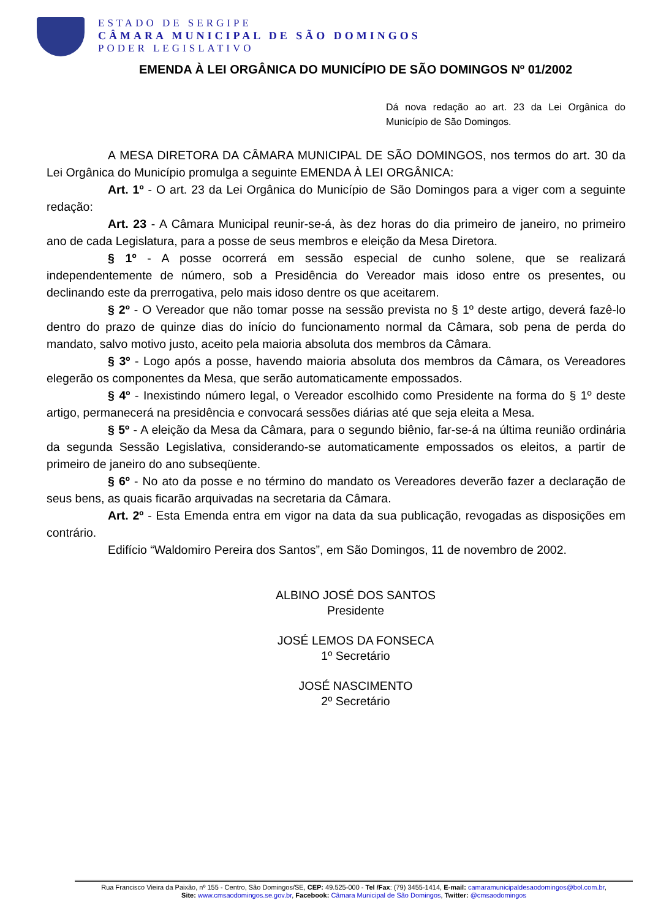ESTADO DE SERGIPE
CÂMARA MUNICIPAL DE SÃO DOMINGOS
PODER LEGISLATIVO
EMENDA À LEI ORGÂNICA DO MUNICÍPIO DE SÃO DOMINGOS Nº 01/2002
Dá nova redação ao art. 23 da Lei Orgânica do Município de São Domingos.
A MESA DIRETORA DA CÂMARA MUNICIPAL DE SÃO DOMINGOS, nos termos do art. 30 da Lei Orgânica do Município promulga a seguinte EMENDA À LEI ORGÂNICA:
Art. 1º - O art. 23 da Lei Orgânica do Município de São Domingos para a viger com a seguinte redação:
Art. 23 - A Câmara Municipal reunir-se-á, às dez horas do dia primeiro de janeiro, no primeiro ano de cada Legislatura, para a posse de seus membros e eleição da Mesa Diretora.
§ 1º - A posse ocorrerá em sessão especial de cunho solene, que se realizará independentemente de número, sob a Presidência do Vereador mais idoso entre os presentes, ou declinando este da prerrogativa, pelo mais idoso dentre os que aceitarem.
§ 2º - O Vereador que não tomar posse na sessão prevista no § 1º deste artigo, deverá fazê-lo dentro do prazo de quinze dias do início do funcionamento normal da Câmara, sob pena de perda do mandato, salvo motivo justo, aceito pela maioria absoluta dos membros da Câmara.
§ 3º - Logo após a posse, havendo maioria absoluta dos membros da Câmara, os Vereadores elegerão os componentes da Mesa, que serão automaticamente empossados.
§ 4º - Inexistindo número legal, o Vereador escolhido como Presidente na forma do § 1º deste artigo, permanecerá na presidência e convocará sessões diárias até que seja eleita a Mesa.
§ 5º - A eleição da Mesa da Câmara, para o segundo biênio, far-se-á na última reunião ordinária da segunda Sessão Legislativa, considerando-se automaticamente empossados os eleitos, a partir de primeiro de janeiro do ano subseqüente.
§ 6º - No ato da posse e no término do mandato os Vereadores deverão fazer a declaração de seus bens, as quais ficarão arquivadas na secretaria da Câmara.
Art. 2º - Esta Emenda entra em vigor na data da sua publicação, revogadas as disposições em contrário.
Edifício “Waldomiro Pereira dos Santos”, em São Domingos, 11 de novembro de 2002.
ALBINO JOSÉ DOS SANTOS
Presidente
JOSÉ LEMOS DA FONSECA
1º Secretário
JOSÉ NASCIMENTO
2º Secretário
Rua Francisco Vieira da Paixão, nº 155 - Centro, São Domingos/SE, CEP: 49.525-000 - Tel /Fax: (79) 3455-1414, E-mail: camaramunicipaldesaodomingos@bol.com.br,
Site: www.cmsaodomingos.se.gov.br, Facebook: Câmara Municipal de São Domingos, Twitter: @cmsaodomingos